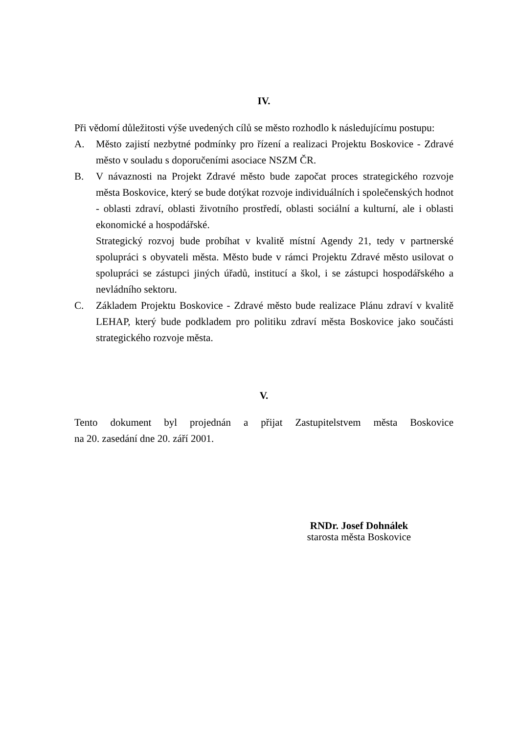IV.
Při vědomí důležitosti výše uvedených cílů se město rozhodlo k následujícímu postupu:
A. Město zajistí nezbytné podmínky pro řízení a realizaci Projektu Boskovice - Zdravé město v souladu s doporučeními asociace NSZM ČR.
B. V návaznosti na Projekt Zdravé město bude započat proces strategického rozvoje města Boskovice, který se bude dotýkat rozvoje individuálních i společenských hodnot - oblasti zdraví, oblasti životního prostředí, oblasti sociální a kulturní, ale i oblasti ekonomické a hospodářské.
Strategický rozvoj bude probíhat v kvalitě místní Agendy 21, tedy v partnerské spolupráci s obyvateli města. Město bude v rámci Projektu Zdravé město usilovat o spolupráci se zástupci jiných úřadů, institucí a škol, i se zástupci hospodářského a nevládního sektoru.
C. Základem Projektu Boskovice - Zdravé město bude realizace Plánu zdraví v kvalitě LEHAP, který bude podkladem pro politiku zdraví města Boskovice jako součásti strategického rozvoje města.
V.
Tento dokument byl projednán a přijat Zastupitelstvem města Boskovice
na 20. zasedání dne 20. září 2001.
RNDr. Josef Dohnálek
starosta města Boskovice